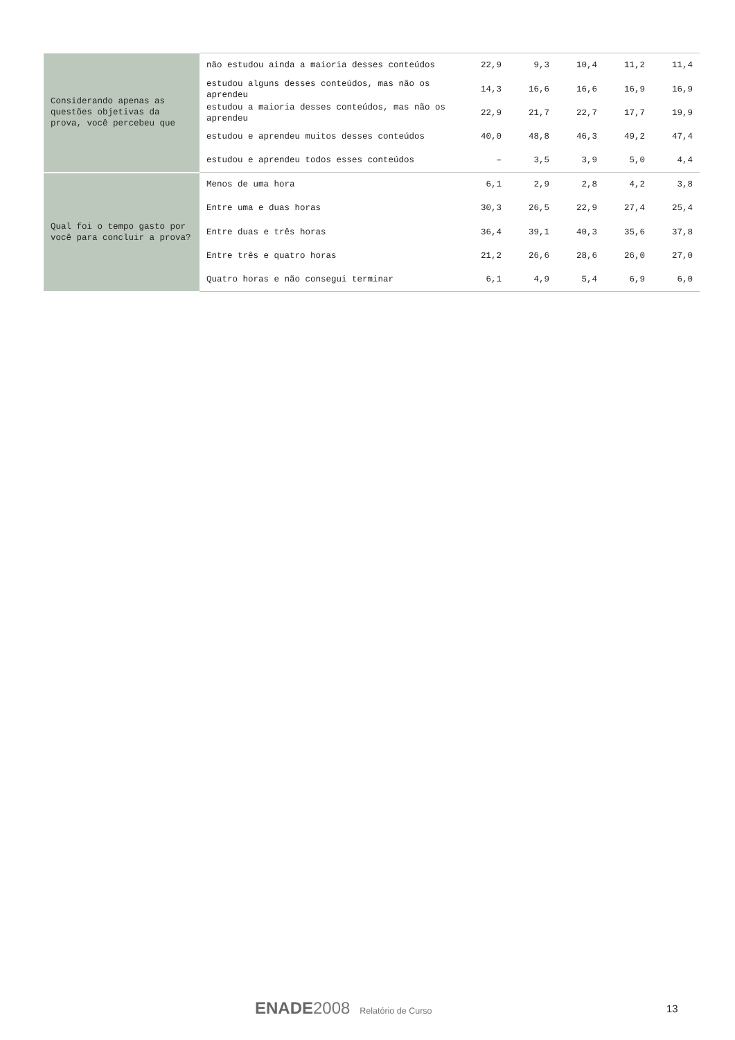| Considerando apenas as questões objetivas da prova, você percebeu que | não estudou ainda a maioria desses conteúdos | 22,9 | 9,3 | 10,4 | 11,2 | 11,4 |
| | estudou alguns desses conteúdos, mas não os aprendeu | 14,3 | 16,6 | 16,6 | 16,9 | 16,9 |
| | estudou a maioria desses conteúdos, mas não os aprendeu | 22,9 | 21,7 | 22,7 | 17,7 | 19,9 |
| | estudou e aprendeu muitos desses conteúdos | 40,0 | 48,8 | 46,3 | 49,2 | 47,4 |
| | estudou e aprendeu todos esses conteúdos | – | 3,5 | 3,9 | 5,0 | 4,4 |
| Qual foi o tempo gasto por você para concluir a prova? | Menos de uma hora | 6,1 | 2,9 | 2,8 | 4,2 | 3,8 |
| | Entre uma e duas horas | 30,3 | 26,5 | 22,9 | 27,4 | 25,4 |
| | Entre duas e três horas | 36,4 | 39,1 | 40,3 | 35,6 | 37,8 |
| | Entre três e quatro horas | 21,2 | 26,6 | 28,6 | 26,0 | 27,0 |
| | Quatro horas e não consegui terminar | 6,1 | 4,9 | 5,4 | 6,9 | 6,0 |
ENADE 2008 Relatório de Curso
13